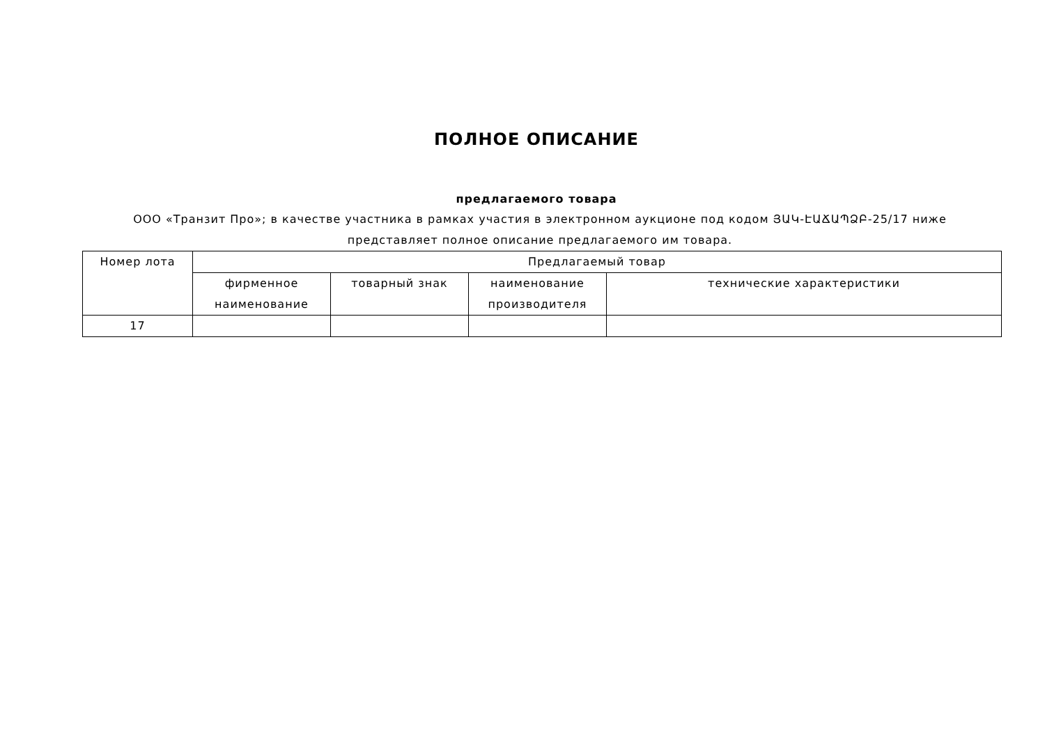ПОЛНОЕ ОПИСАНИЕ
предлагаемого товара
ООО «Транзит Про»; в качестве участника в рамках участия в электронном аукционе под кодом ՅԱԿ-ԷԱՃԱՊՁԲ-25/17 ниже представляет полное описание предлагаемого им товара.
| Номер лота | Предлагаемый товар | | | |
| --- | --- | --- | --- | --- |
| | фирменное наименование | товарный знак | наименование производителя | технические характеристики |
| 17 | | | | |